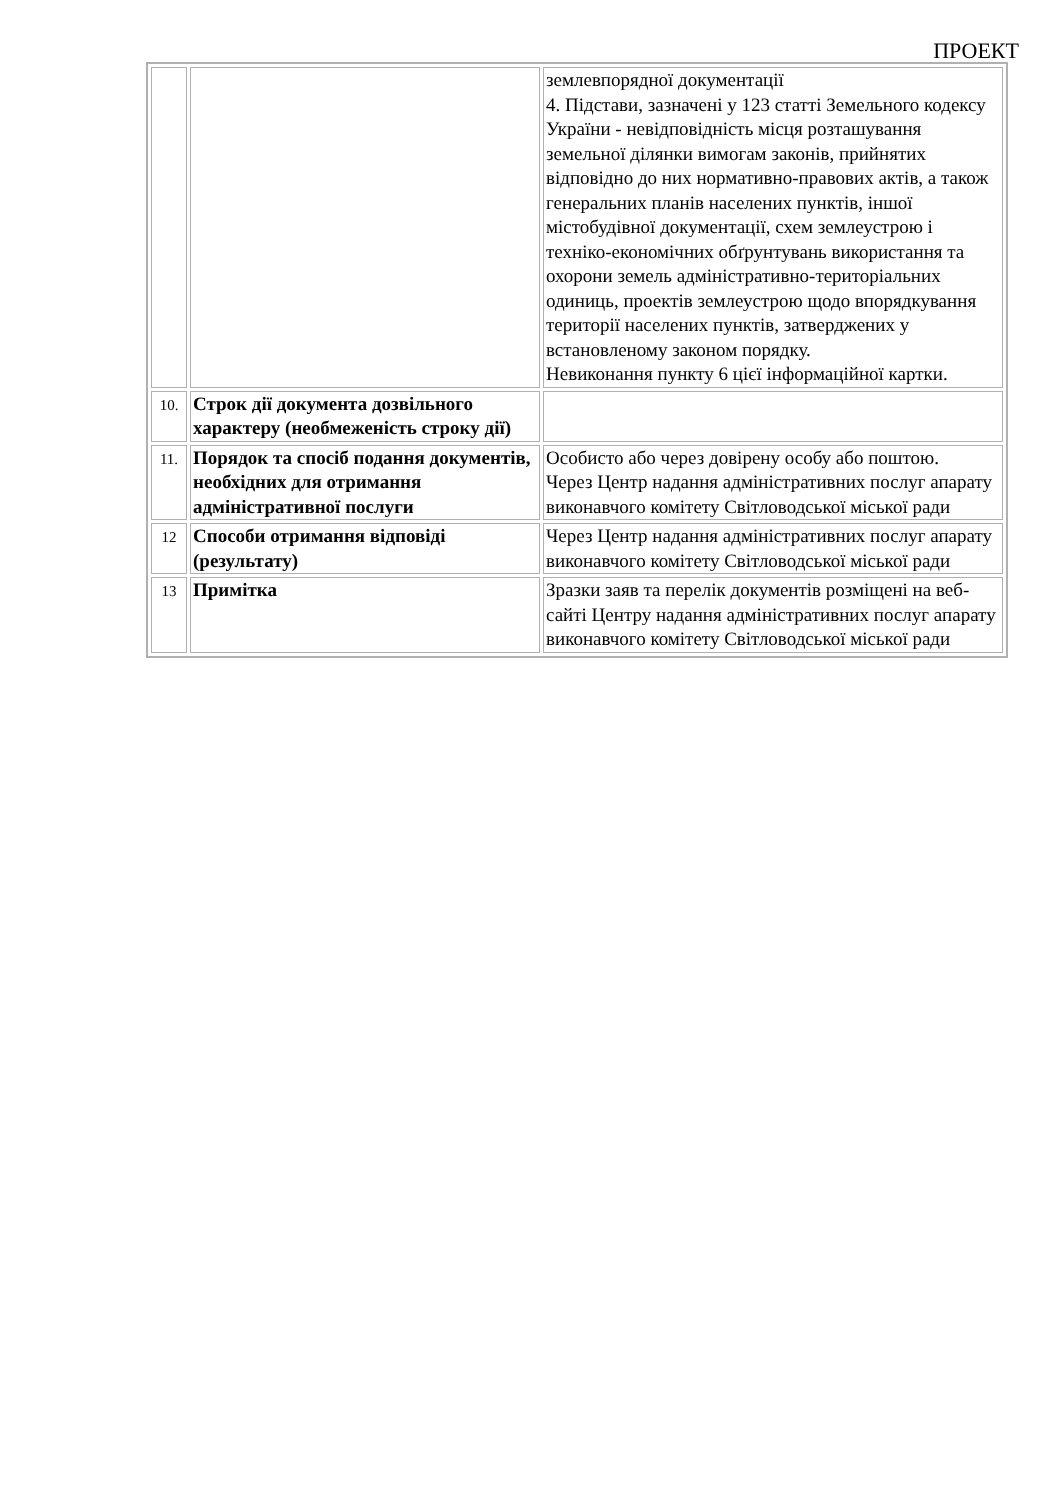ПРОЕКТ
| | | землевпорядної документації 4. Підстави, зазначені у 123 статті Земельного кодексу України - невідповідність місця розташування земельної ділянки вимогам законів, прийнятих відповідно до них нормативно-правових актів, а також генеральних планів населених пунктів, іншої містобудівної документації, схем землеустрою і техніко-економічних обґрунтувань використання та охорони земель адміністративно-територіальних одиниць, проектів землеустрою щодо впорядкування території населених пунктів, затверджених у встановленому законом порядку. Невиконання пункту 6 цієї інформаційної картки. |
| 10. | Строк дії документа дозвільного характеру (необмеженість строку дії) | |
| 11. | Порядок та спосіб подання документів, необхідних для отримання адміністративної послуги | Особисто або через довірену особу або поштою. Через Центр надання адміністративних послуг апарату виконавчого комітету Світловодської міської ради |
| 12 | Способи отримання відповіді (результату) | Через Центр надання адміністративних послуг апарату виконавчого комітету Світловодської міської ради |
| 13 | Примітка | Зразки заяв та перелік документів розміщені на веб-сайті Центру надання адміністративних послуг апарату виконавчого комітету Світловодської міської ради |